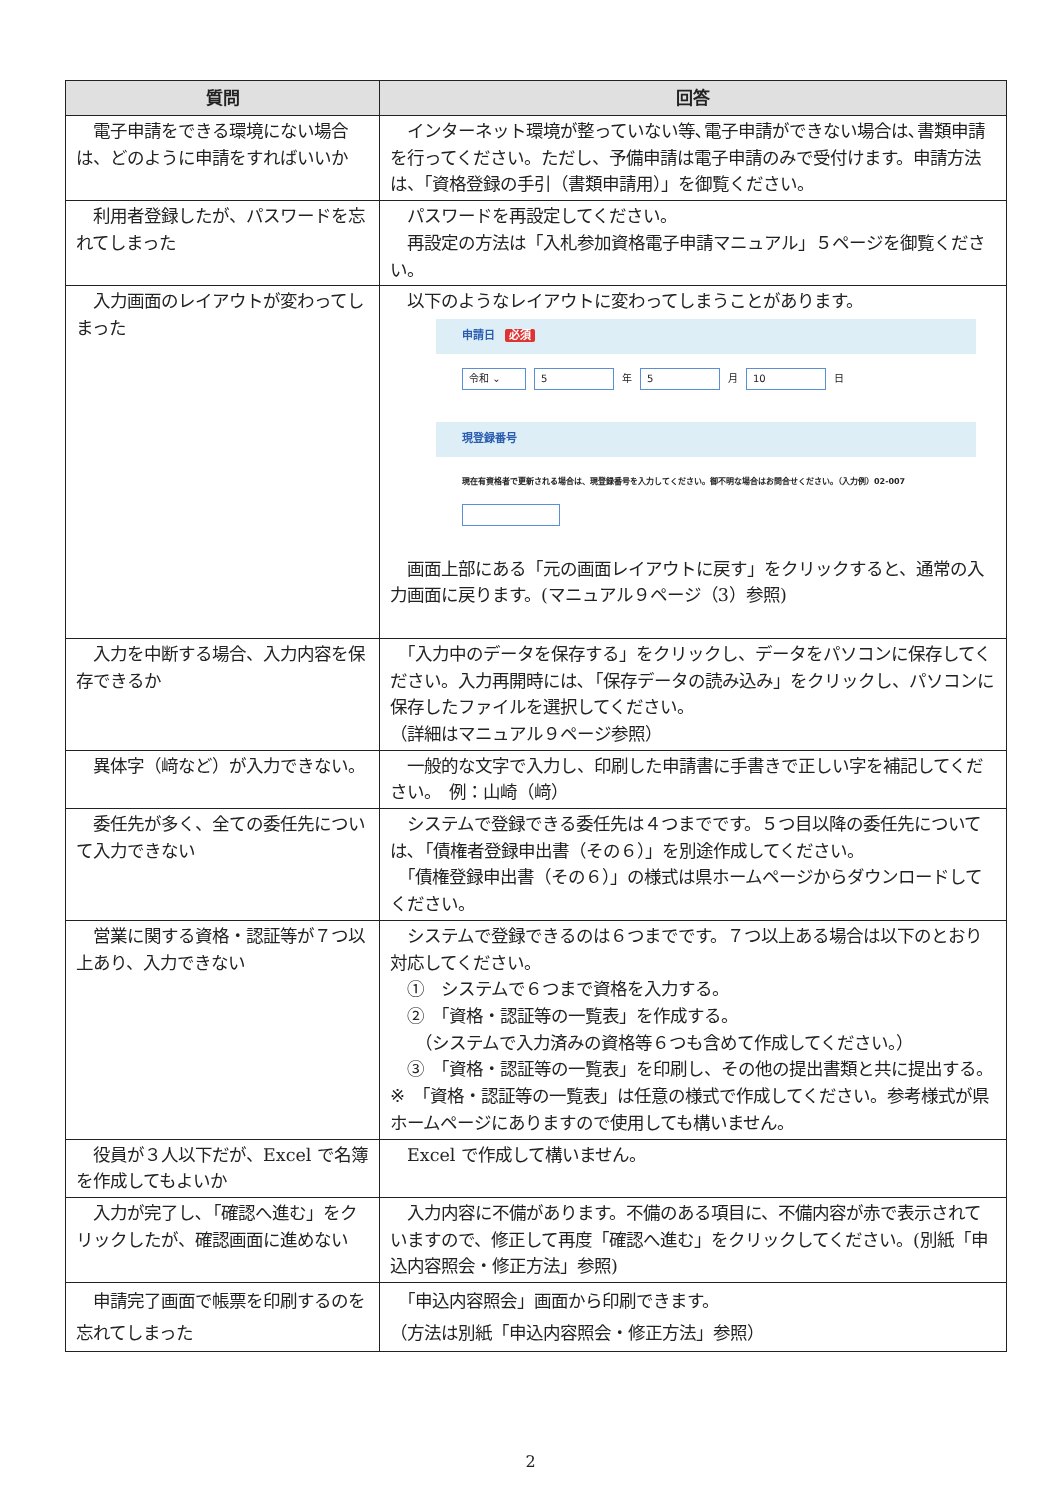| 質問 | 回答 |
| --- | --- |
| 電子申請をできる環境にない場合は、どのように申請をすればいいか | インターネット環境が整っていない等､電子申請ができない場合は､書類申請を行ってください。ただし、予備申請は電子申請のみで受付けます。申請方法は、「資格登録の手引（書類申請用）」を御覧ください。 |
| 利用者登録したが、パスワードを忘れてしまった | パスワードを再設定してください。 再設定の方法は「入札参加資格電子申請マニュアル」５ページを御覧ください。 |
| 入力画面のレイアウトが変わってしまった | 以下のようなレイアウトに変わってしまうことがあります。 申請日 必須 令和 ⌄ 5 年 5 月 10 日 現登録番号 現在有資格者で更新される場合は、現登録番号を入力してください。御不明な場合はお問合せください。（入力例）02-007 画面上部にある「元の画面レイアウトに戻す」をクリックすると、通常の入力画面に戻ります。(マニュアル９ページ（3）参照) |
| 入力を中断する場合、入力内容を保存できるか | 「入力中のデータを保存する」をクリックし、データをパソコンに保存してください。入力再開時には､「保存データの読み込み」をクリックし、パソコンに保存したファイルを選択してください。 （詳細はマニュアル９ページ参照） |
| 異体字（﨑など）が入力できない。 | 一般的な文字で入力し、印刷した申請書に手書きで正しい字を補記してください。 例：山崎（﨑） |
| 委任先が多く、全ての委任先について入力できない | システムで登録できる委任先は４つまでです。５つ目以降の委任先については､「債権者登録申出書（その６）」を別途作成してください。 「債権登録申出書（その６）」の様式は県ホームページからダウンロードしてください。 |
| 営業に関する資格・認証等が７つ以上あり、入力できない | システムで登録できるのは６つまでです。７つ以上ある場合は以下のとおり対応してください。 ① システムで６つまで資格を入力する。 ② 「資格・認証等の一覧表」を作成する。 （システムで入力済みの資格等６つも含めて作成してください。） ③ 「資格・認証等の一覧表」を印刷し、その他の提出書類と共に提出する。 ※ 「資格・認証等の一覧表」は任意の様式で作成してください。参考様式が県ホームページにありますので使用しても構いません。 |
| 役員が３人以下だが、Excel で名簿を作成してもよいか | Excel で作成して構いません。 |
| 入力が完了し､「確認へ進む」をクリックしたが、確認画面に進めない | 入力内容に不備があります。不備のある項目に、不備内容が赤で表示されていますので、修正して再度「確認へ進む」をクリックしてください。(別紙「申込内容照会・修正方法」参照) |
| 申請完了画面で帳票を印刷するのを忘れてしまった | 「申込内容照会」画面から印刷できます。 （方法は別紙「申込内容照会・修正方法」参照） |
2